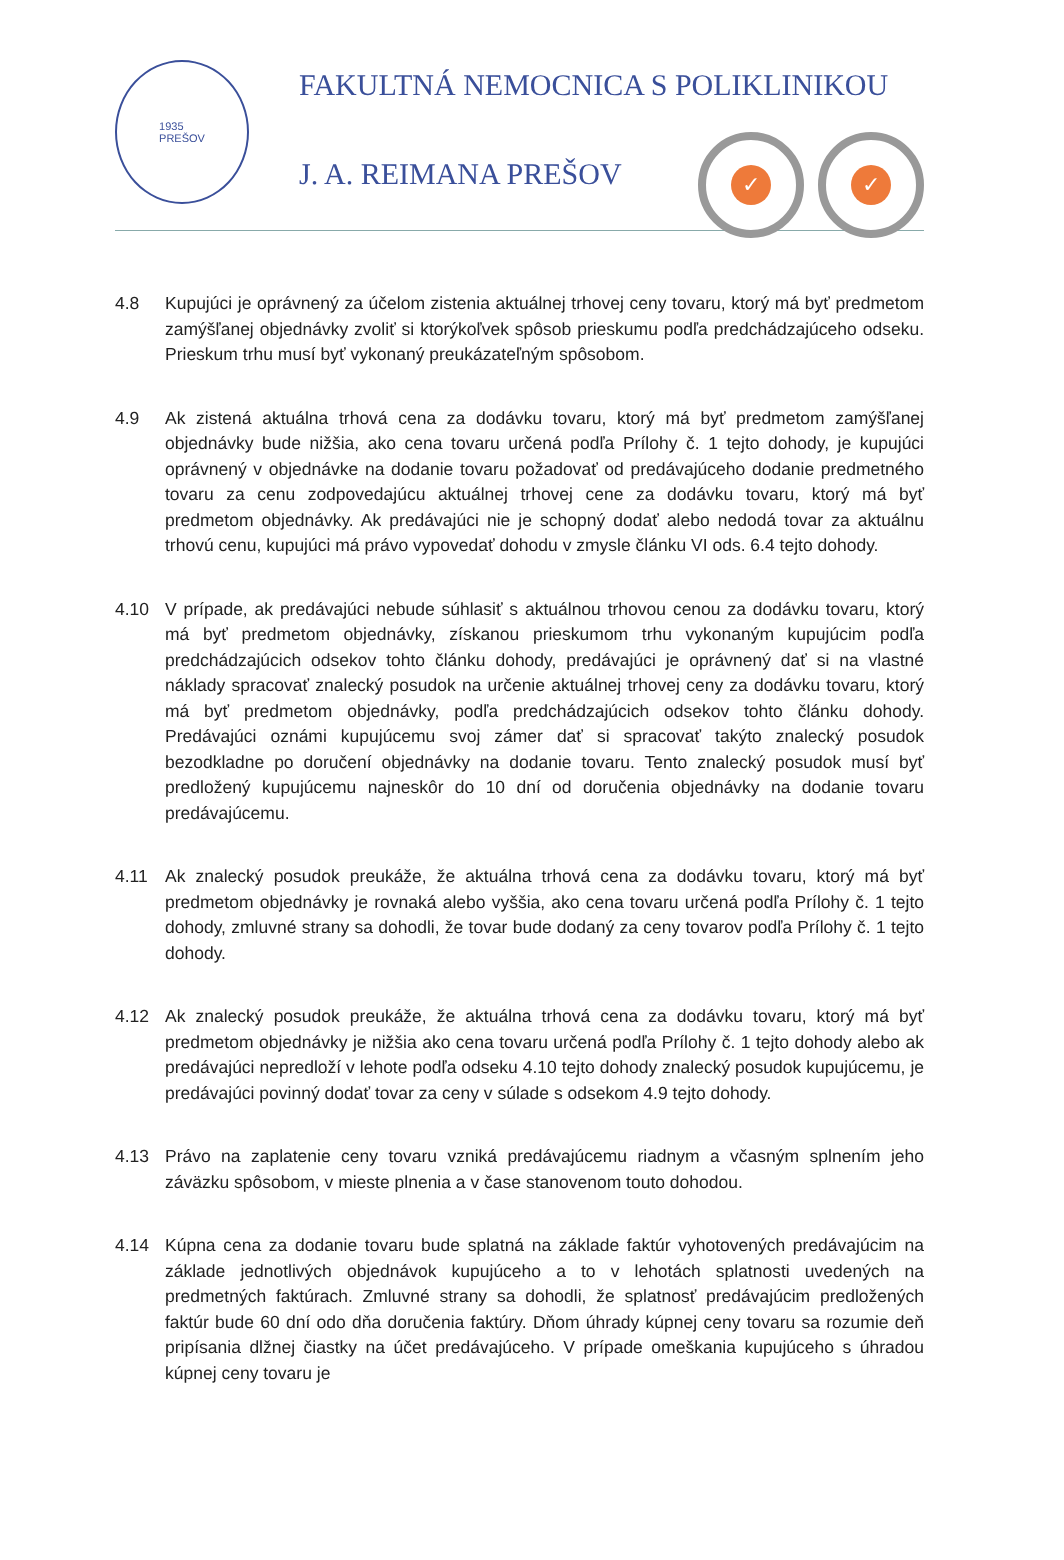1935
PREŠOV
FAKULTNÁ NEMOCNICA S POLIKLINIKOU
J. A. REIMANA PREŠOV
✓ ✓
4.8 Kupujúci je oprávnený za účelom zistenia aktuálnej trhovej ceny tovaru, ktorý má byť predmetom zamýšľanej objednávky zvoliť si ktorýkoľvek spôsob prieskumu podľa predchádzajúceho odseku. Prieskum trhu musí byť vykonaný preukázateľným spôsobom.
4.9 Ak zistená aktuálna trhová cena za dodávku tovaru, ktorý má byť predmetom zamýšľanej objednávky bude nižšia, ako cena tovaru určená podľa Prílohy č. 1 tejto dohody, je kupujúci oprávnený v objednávke na dodanie tovaru požadovať od predávajúceho dodanie predmetného tovaru za cenu zodpovedajúcu aktuálnej trhovej cene za dodávku tovaru, ktorý má byť predmetom objednávky. Ak predávajúci nie je schopný dodať alebo nedodá tovar za aktuálnu trhovú cenu, kupujúci má právo vypovedať dohodu v zmysle článku VI ods. 6.4 tejto dohody.
4.10 V prípade, ak predávajúci nebude súhlasiť s aktuálnou trhovou cenou za dodávku tovaru, ktorý má byť predmetom objednávky, získanou prieskumom trhu vykonaným kupujúcim podľa predchádzajúcich odsekov tohto článku dohody, predávajúci je oprávnený dať si na vlastné náklady spracovať znalecký posudok na určenie aktuálnej trhovej ceny za dodávku tovaru, ktorý má byť predmetom objednávky, podľa predchádzajúcich odsekov tohto článku dohody. Predávajúci oznámi kupujúcemu svoj zámer dať si spracovať takýto znalecký posudok bezodkladne po doručení objednávky na dodanie tovaru. Tento znalecký posudok musí byť predložený kupujúcemu najneskôr do 10 dní od doručenia objednávky na dodanie tovaru predávajúcemu.
4.11 Ak znalecký posudok preukáže, že aktuálna trhová cena za dodávku tovaru, ktorý má byť predmetom objednávky je rovnaká alebo vyššia, ako cena tovaru určená podľa Prílohy č. 1 tejto dohody, zmluvné strany sa dohodli, že tovar bude dodaný za ceny tovarov podľa Prílohy č. 1 tejto dohody.
4.12 Ak znalecký posudok preukáže, že aktuálna trhová cena za dodávku tovaru, ktorý má byť predmetom objednávky je nižšia ako cena tovaru určená podľa Prílohy č. 1 tejto dohody alebo ak predávajúci nepredloží v lehote podľa odseku 4.10 tejto dohody znalecký posudok kupujúcemu, je predávajúci povinný dodať tovar za ceny v súlade s odsekom 4.9 tejto dohody.
4.13 Právo na zaplatenie ceny tovaru vzniká predávajúcemu riadnym a včasným splnením jeho záväzku spôsobom, v mieste plnenia a v čase stanovenom touto dohodou.
4.14 Kúpna cena za dodanie tovaru bude splatná na základe faktúr vyhotovených predávajúcim na základe jednotlivých objednávok kupujúceho a to v lehotách splatnosti uvedených na predmetných faktúrach. Zmluvné strany sa dohodli, že splatnosť predávajúcim predložených faktúr bude 60 dní odo dňa doručenia faktúry. Dňom úhrady kúpnej ceny tovaru sa rozumie deň pripísania dlžnej čiastky na účet predávajúceho. V prípade omeškania kupujúceho s úhradou kúpnej ceny tovaru je